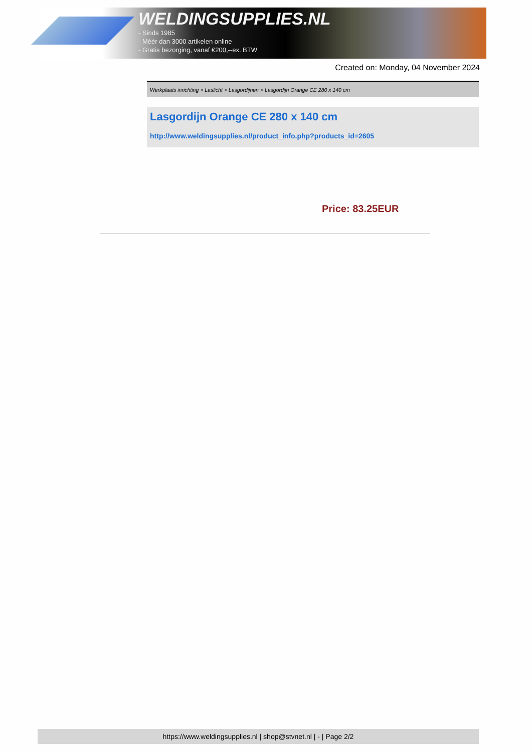WELDINGSUPPLIES.NL
- Sinds 1985
- Méér dan 3000 artikelen online
- Gratis bezorging, vanaf €200,--ex. BTW
Created on: Monday, 04 November 2024
Werkplaats inrichting > Laslicht > Lasgordijnen > Lasgordijn Orange CE 280 x 140 cm
Lasgordijn Orange CE 280 x 140 cm
http://www.weldingsupplies.nl/product_info.php?products_id=2605
Price: 83.25EUR
https://www.weldingsupplies.nl | shop@stvnet.nl | - | Page 2/2